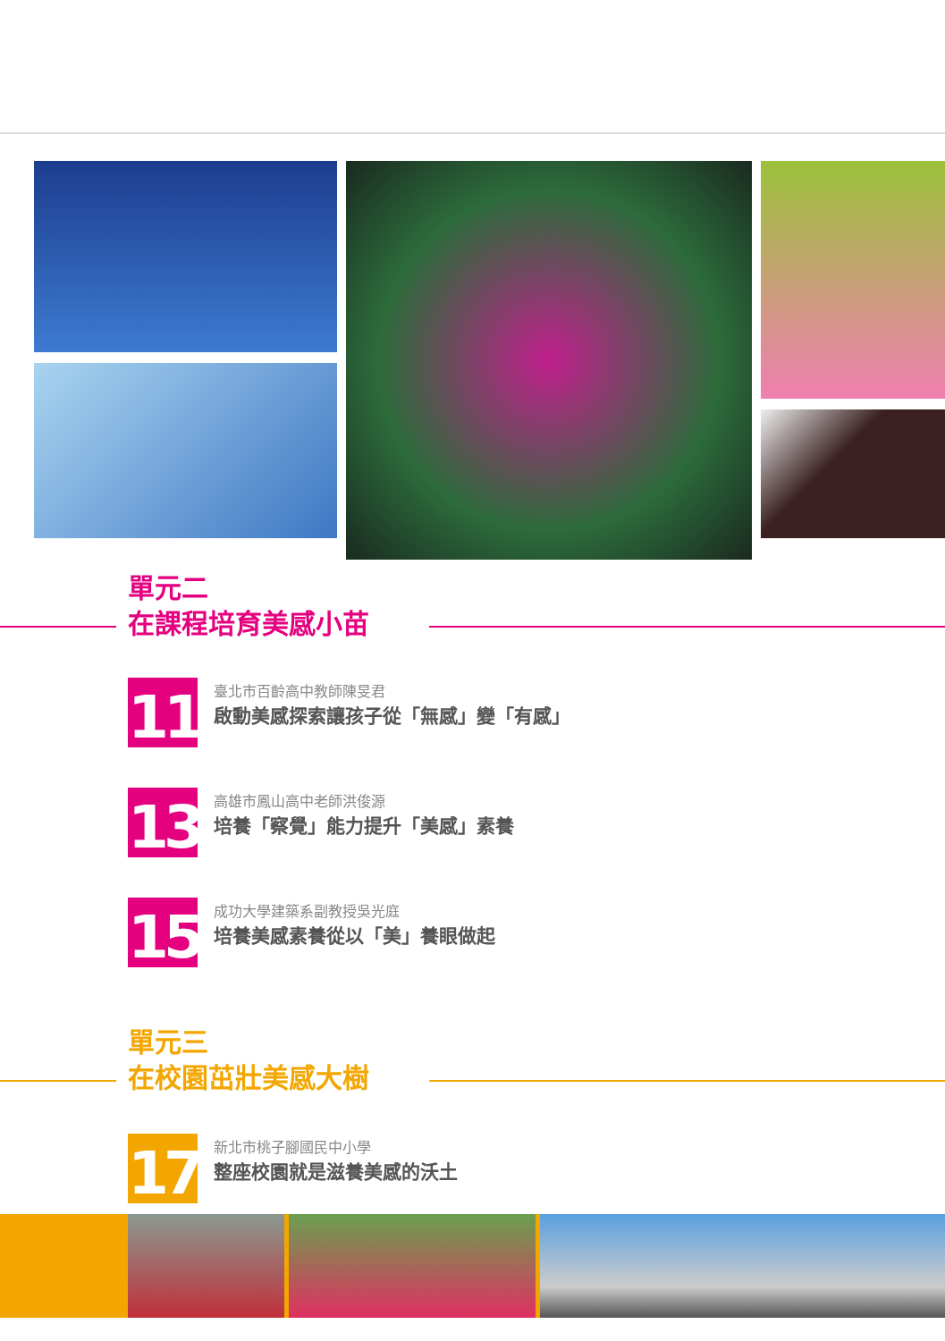單元二
在課程培育美感小苗
11
臺北市百齡高中教師陳旻君
啟動美感探索讓孩子從「無感」變「有感」
13
高雄市鳳山高中老師洪俊源
培養「察覺」能力提升「美感」素養
15
成功大學建築系副教授吳光庭
培養美感素養從以「美」養眼做起
單元三
在校園茁壯美感大樹
17
新北市桃子腳國民中小學
整座校園就是滋養美感的沃土